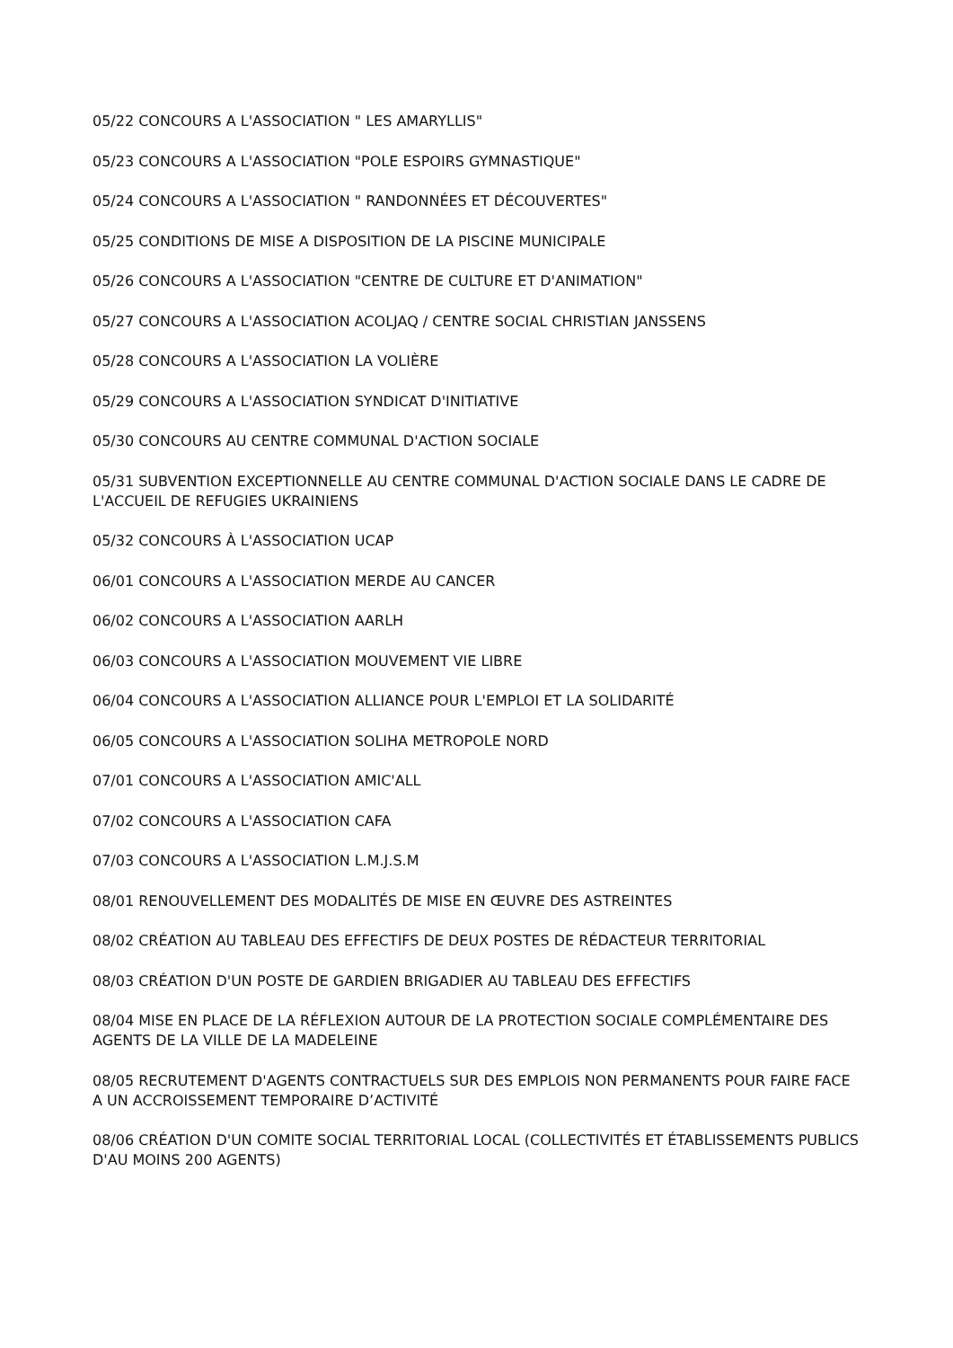05/22 CONCOURS A L'ASSOCIATION " LES AMARYLLIS"
05/23 CONCOURS A L'ASSOCIATION "POLE ESPOIRS GYMNASTIQUE"
05/24 CONCOURS A L'ASSOCIATION " RANDONNÉES ET DÉCOUVERTES"
05/25 CONDITIONS DE MISE A DISPOSITION DE LA PISCINE MUNICIPALE
05/26 CONCOURS A L'ASSOCIATION "CENTRE DE CULTURE ET D'ANIMATION"
05/27 CONCOURS A L'ASSOCIATION ACOLJAQ / CENTRE SOCIAL CHRISTIAN JANSSENS
05/28 CONCOURS A L'ASSOCIATION LA VOLIÈRE
05/29 CONCOURS A L'ASSOCIATION SYNDICAT D'INITIATIVE
05/30 CONCOURS AU CENTRE COMMUNAL D'ACTION SOCIALE
05/31 SUBVENTION EXCEPTIONNELLE AU CENTRE COMMUNAL D'ACTION SOCIALE DANS LE CADRE DE L'ACCUEIL DE REFUGIES UKRAINIENS
05/32 CONCOURS À L'ASSOCIATION UCAP
06/01 CONCOURS A L'ASSOCIATION MERDE AU CANCER
06/02 CONCOURS A L'ASSOCIATION AARLH
06/03 CONCOURS A L'ASSOCIATION MOUVEMENT VIE LIBRE
06/04 CONCOURS A L'ASSOCIATION ALLIANCE POUR L'EMPLOI ET LA SOLIDARITÉ
06/05 CONCOURS A L'ASSOCIATION SOLIHA METROPOLE NORD
07/01 CONCOURS A L'ASSOCIATION AMIC'ALL
07/02 CONCOURS A L'ASSOCIATION CAFA
07/03 CONCOURS A L'ASSOCIATION L.M.J.S.M
08/01 RENOUVELLEMENT DES MODALITÉS DE MISE EN ŒUVRE DES ASTREINTES
08/02 CRÉATION AU TABLEAU DES EFFECTIFS DE DEUX POSTES DE RÉDACTEUR TERRITORIAL
08/03 CRÉATION D'UN POSTE DE GARDIEN BRIGADIER AU TABLEAU DES EFFECTIFS
08/04 MISE EN PLACE DE LA RÉFLEXION AUTOUR DE LA PROTECTION SOCIALE COMPLÉMENTAIRE DES AGENTS DE LA VILLE DE LA MADELEINE
08/05 RECRUTEMENT D'AGENTS CONTRACTUELS SUR DES EMPLOIS NON PERMANENTS POUR FAIRE FACE A UN ACCROISSEMENT TEMPORAIRE D’ACTIVITÉ
08/06 CRÉATION D'UN COMITE SOCIAL TERRITORIAL LOCAL (COLLECTIVITÉS ET ÉTABLISSEMENTS PUBLICS D'AU MOINS 200 AGENTS)